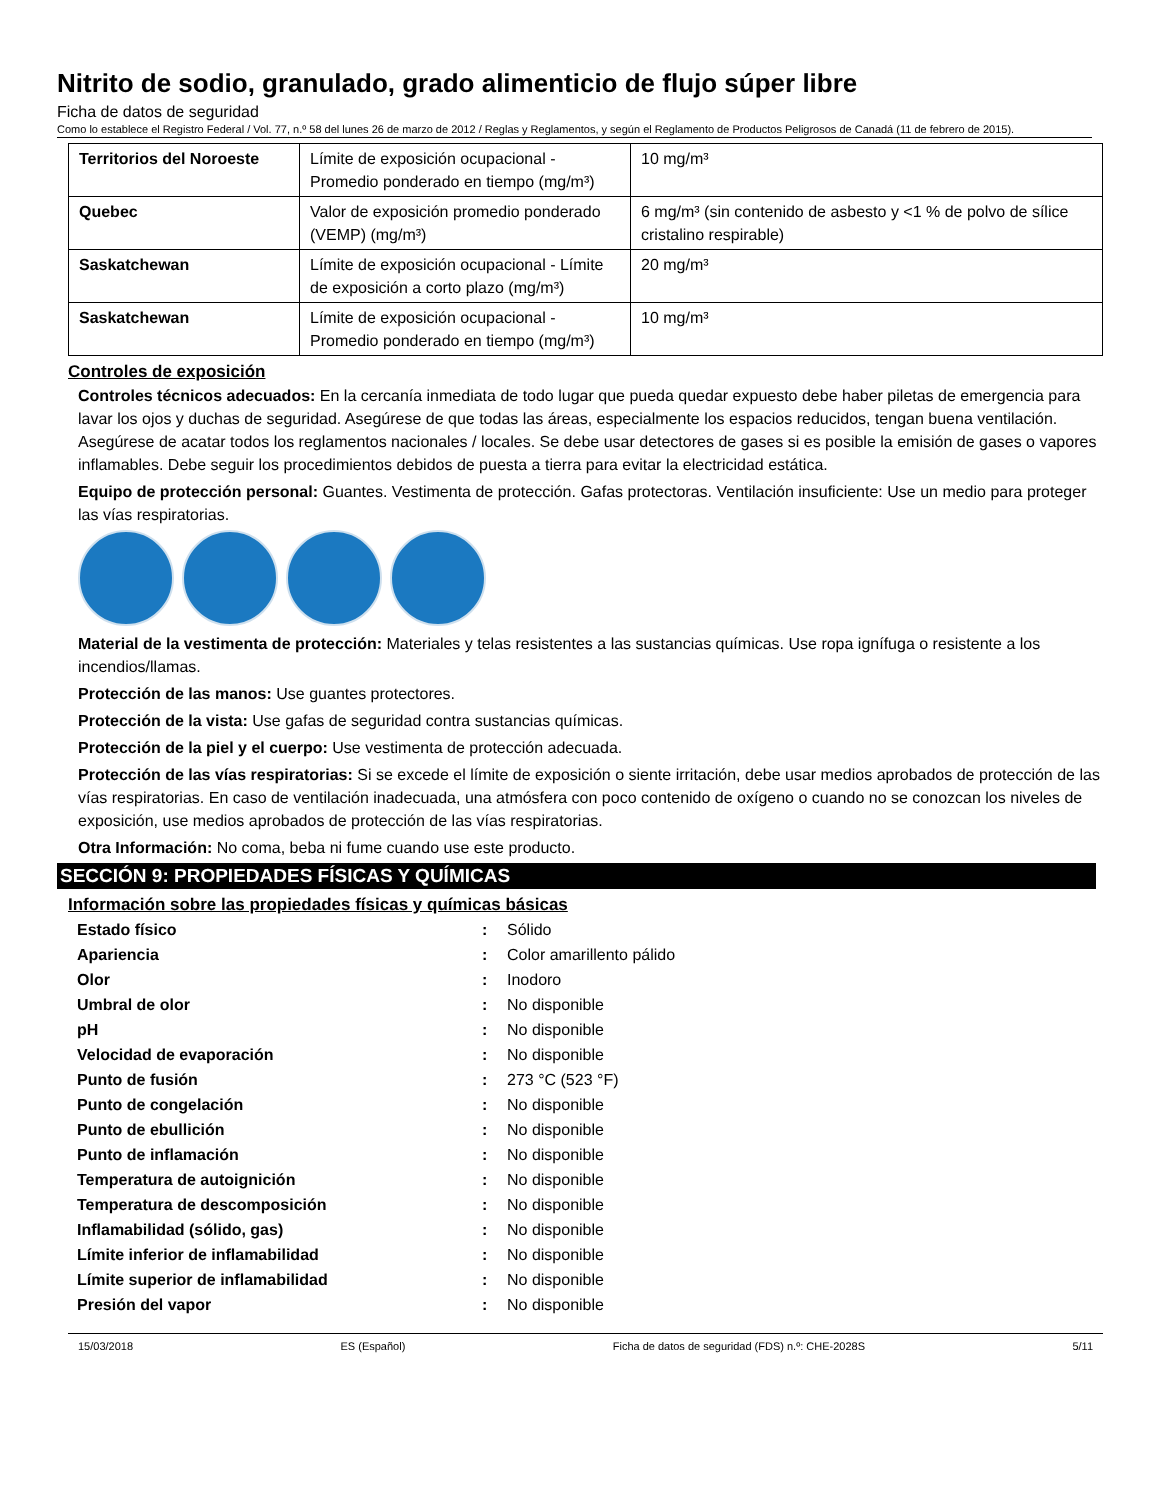Nitrito de sodio, granulado, grado alimenticio de flujo súper libre
Ficha de datos de seguridad
Como lo establece el Registro Federal / Vol. 77, n.º 58 del lunes 26 de marzo de 2012 / Reglas y Reglamentos, y según el Reglamento de Productos Peligrosos de Canadá (11 de febrero de 2015).
| Territorios del Noroeste | Límite de exposición ocupacional - Promedio ponderado en tiempo (mg/m³) | 10 mg/m³ |
| Quebec | Valor de exposición promedio ponderado (VEMP) (mg/m³) | 6 mg/m³ (sin contenido de asbesto y <1 % de polvo de sílice cristalino respirable) |
| Saskatchewan | Límite de exposición ocupacional - Límite de exposición a corto plazo (mg/m³) | 20 mg/m³ |
| Saskatchewan | Límite de exposición ocupacional - Promedio ponderado en tiempo (mg/m³) | 10 mg/m³ |
Controles de exposición
Controles técnicos adecuados: En la cercanía inmediata de todo lugar que pueda quedar expuesto debe haber piletas de emergencia para lavar los ojos y duchas de seguridad. Asegúrese de que todas las áreas, especialmente los espacios reducidos, tengan buena ventilación. Asegúrese de acatar todos los reglamentos nacionales / locales. Se debe usar detectores de gases si es posible la emisión de gases o vapores inflamables. Debe seguir los procedimientos debidos de puesta a tierra para evitar la electricidad estática.
Equipo de protección personal: Guantes. Vestimenta de protección. Gafas protectoras. Ventilación insuficiente: Use un medio para proteger las vías respiratorias.
Material de la vestimenta de protección: Materiales y telas resistentes a las sustancias químicas. Use ropa ignífuga o resistente a los incendios/llamas.
Protección de las manos: Use guantes protectores.
Protección de la vista: Use gafas de seguridad contra sustancias químicas.
Protección de la piel y el cuerpo: Use vestimenta de protección adecuada.
Protección de las vías respiratorias: Si se excede el límite de exposición o siente irritación, debe usar medios aprobados de protección de las vías respiratorias. En caso de ventilación inadecuada, una atmósfera con poco contenido de oxígeno o cuando no se conozcan los niveles de exposición, use medios aprobados de protección de las vías respiratorias.
Otra Información: No coma, beba ni fume cuando use este producto.
SECCIÓN 9: PROPIEDADES FÍSICAS Y QUÍMICAS
Información sobre las propiedades físicas y químicas básicas
| Estado físico | : | Sólido |
| Apariencia | : | Color amarillento pálido |
| Olor | : | Inodoro |
| Umbral de olor | : | No disponible |
| pH | : | No disponible |
| Velocidad de evaporación | : | No disponible |
| Punto de fusión | : | 273 °C (523 °F) |
| Punto de congelación | : | No disponible |
| Punto de ebullición | : | No disponible |
| Punto de inflamación | : | No disponible |
| Temperatura de autoignición | : | No disponible |
| Temperatura de descomposición | : | No disponible |
| Inflamabilidad (sólido, gas) | : | No disponible |
| Límite inferior de inflamabilidad | : | No disponible |
| Límite superior de inflamabilidad | : | No disponible |
| Presión del vapor | : | No disponible |
15/03/2018 ES (Español) Ficha de datos de seguridad (FDS) n.º: CHE-2028S 5/11